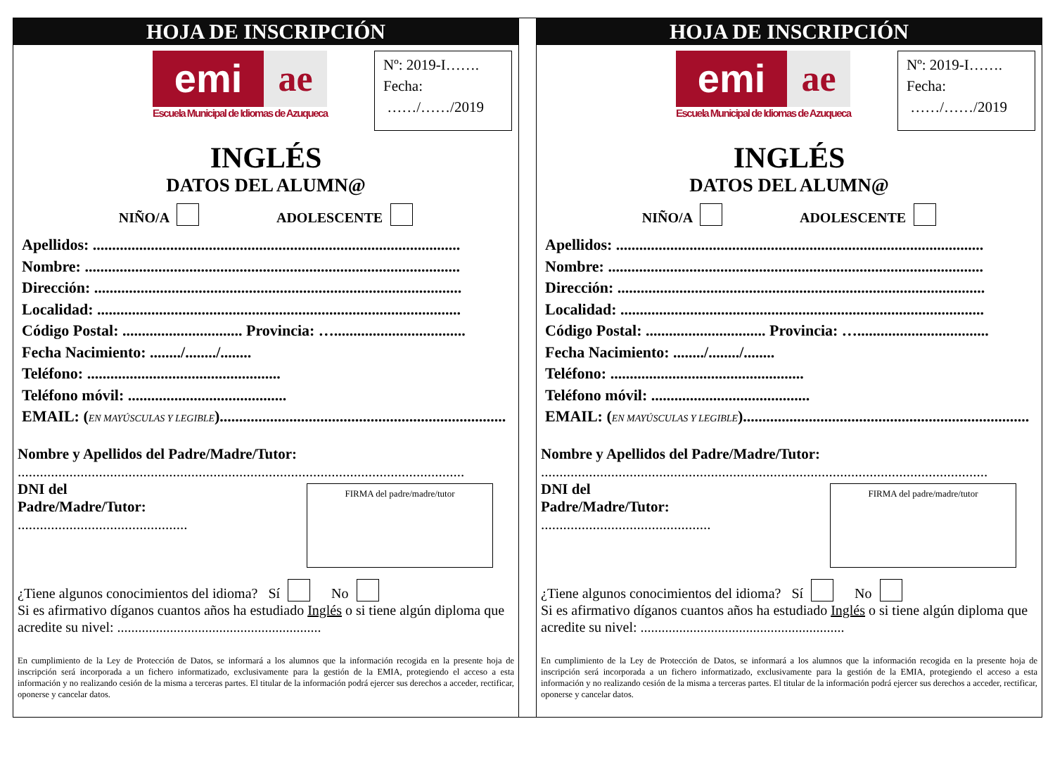HOJA DE INSCRIPCIÓN
emi ae
Escuela Municipal de Idiomas de Azuqueca
Nº: 2019-I…….
Fecha:
……/……/2019
INGLÉS
DATOS DEL ALUMN@
NIÑO/A ADOLESCENTE
Apellidos: ...............................................................................................
Nombre: .................................................................................................
Dirección: ...............................................................................................
Localidad: ..............................................................................................
Código Postal: ............................... Provincia: …..................................
Fecha Nacimiento: ......../......../........
Teléfono: ..................................................
Teléfono móvil: .........................................
EMAIL: (EN MAYÚSCULAS Y LEGIBLE)..........................................................................
Nombre y Apellidos del Padre/Madre/Tutor:
.........................................................................................................................
DNI del Padre/Madre/Tutor:
..............................................
FIRMA del padre/madre/tutor
¿Tiene algunos conocimientos del idioma? Sí No
Si es afirmativo díganos cuantos años ha estudiado Inglés o si tiene algún diploma que acredite su nivel: ..........................................................
En cumplimiento de la Ley de Protección de Datos, se informará a los alumnos que la información recogida en la presente hoja de inscripción será incorporada a un fichero informatizado, exclusivamente para la gestión de la EMIA, protegiendo el acceso a esta información y no realizando cesión de la misma a terceras partes. El titular de la información podrá ejercer sus derechos a acceder, rectificar, oponerse y cancelar datos.
HOJA DE INSCRIPCIÓN
emi ae
Escuela Municipal de Idiomas de Azuqueca
Nº: 2019-I…….
Fecha:
……/……/2019
INGLÉS
DATOS DEL ALUMN@
NIÑO/A ADOLESCENTE
Apellidos: ...............................................................................................
Nombre: .................................................................................................
Dirección: ...............................................................................................
Localidad: ..............................................................................................
Código Postal: ............................... Provincia: …..................................
Fecha Nacimiento: ......../......../........
Teléfono: ..................................................
Teléfono móvil: .........................................
EMAIL: (EN MAYÚSCULAS Y LEGIBLE)..........................................................................
Nombre y Apellidos del Padre/Madre/Tutor:
.........................................................................................................................
DNI del Padre/Madre/Tutor:
..............................................
FIRMA del padre/madre/tutor
¿Tiene algunos conocimientos del idioma? Sí No
Si es afirmativo díganos cuantos años ha estudiado Inglés o si tiene algún diploma que acredite su nivel: ..........................................................
En cumplimiento de la Ley de Protección de Datos, se informará a los alumnos que la información recogida en la presente hoja de inscripción será incorporada a un fichero informatizado, exclusivamente para la gestión de la EMIA, protegiendo el acceso a esta información y no realizando cesión de la misma a terceras partes. El titular de la información podrá ejercer sus derechos a acceder, rectificar, oponerse y cancelar datos.